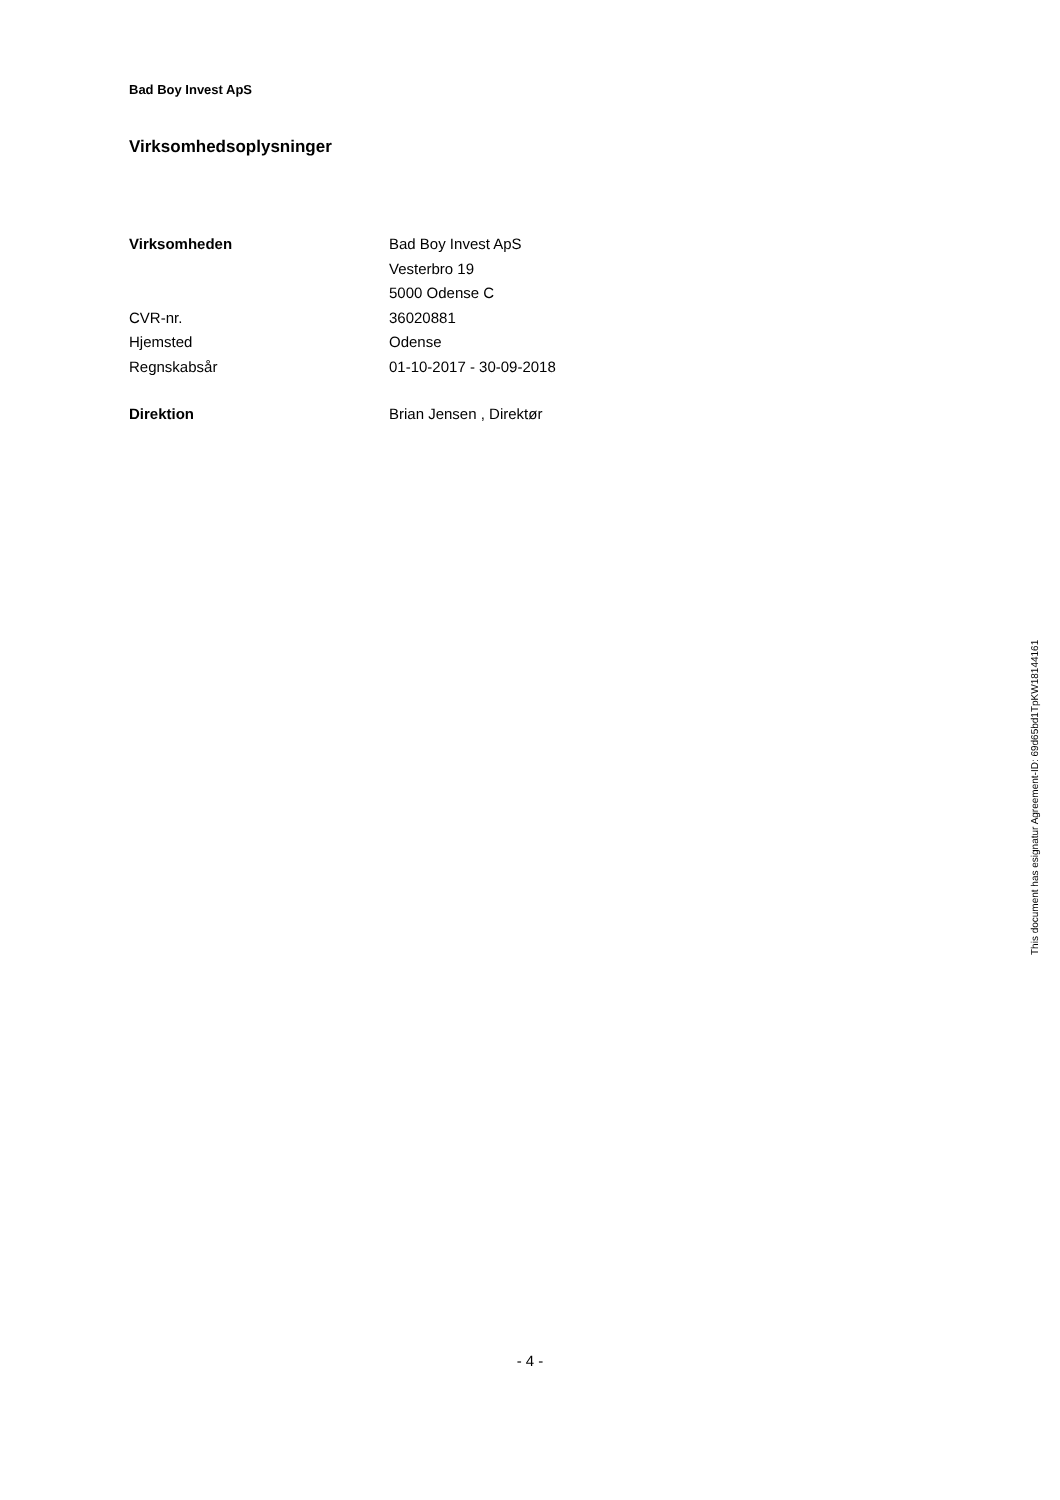Bad Boy Invest ApS
Virksomhedsoplysninger
| Virksomheden | Bad Boy Invest ApS |
| | Vesterbro 19 |
| | 5000 Odense C |
| CVR-nr. | 36020881 |
| Hjemsted | Odense |
| Regnskabsår | 01-10-2017 - 30-09-2018 |
| Direktion | Brian Jensen , Direktør |
This document has esignatur Agreement-ID: 69d65bd1TpKW18144161
- 4 -